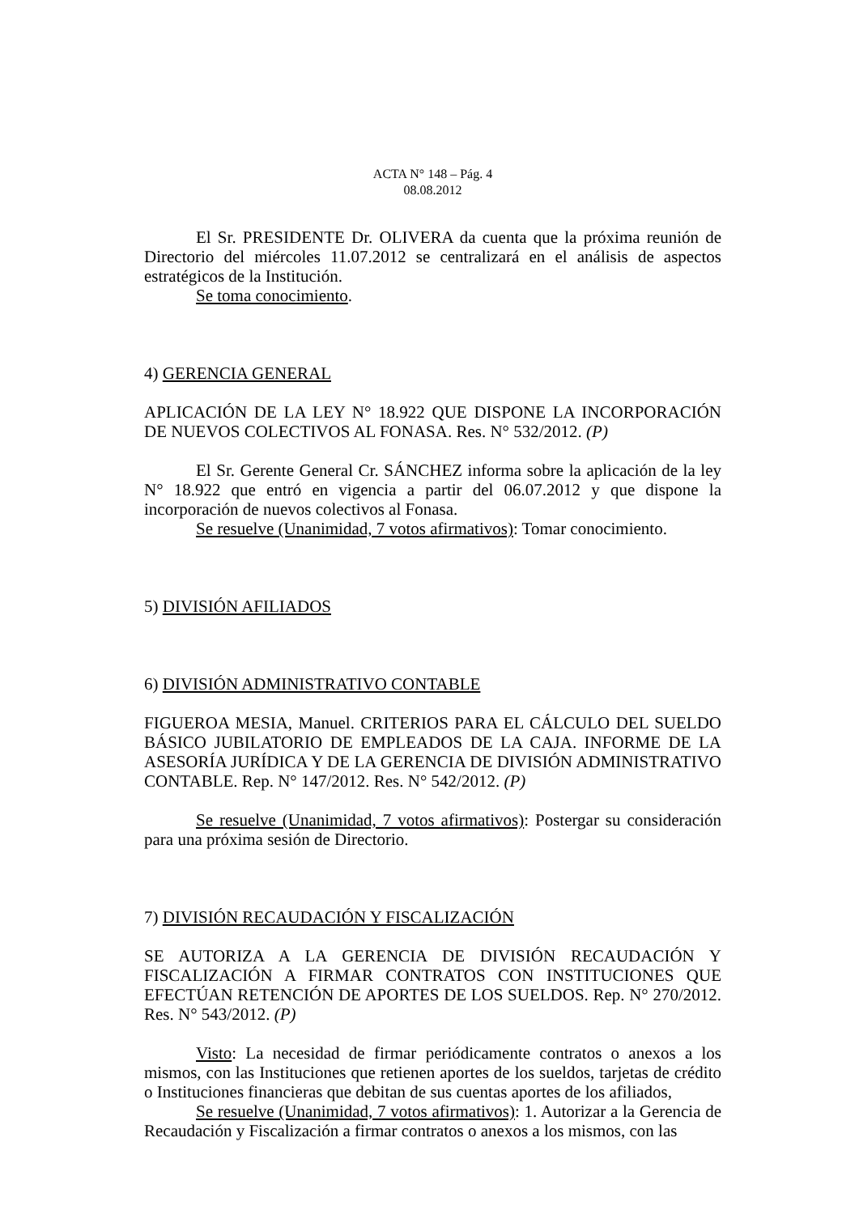ACTA N° 148 – Pág. 4
08.08.2012
El Sr. PRESIDENTE Dr. OLIVERA da cuenta que la próxima reunión de Directorio del miércoles 11.07.2012 se centralizará en el análisis de aspectos estratégicos de la Institución.
Se toma conocimiento.
4) GERENCIA GENERAL
APLICACIÓN DE LA LEY N° 18.922 QUE DISPONE LA INCORPORACIÓN DE NUEVOS COLECTIVOS AL FONASA. Res. N° 532/2012. (P)
El Sr. Gerente General Cr. SÁNCHEZ informa sobre la aplicación de la ley N° 18.922 que entró en vigencia a partir del 06.07.2012 y que dispone la incorporación de nuevos colectivos al Fonasa.
Se resuelve (Unanimidad, 7 votos afirmativos): Tomar conocimiento.
5) DIVISIÓN AFILIADOS
6) DIVISIÓN ADMINISTRATIVO CONTABLE
FIGUEROA MESIA, Manuel. CRITERIOS PARA EL CÁLCULO DEL SUELDO BÁSICO JUBILATORIO DE EMPLEADOS DE LA CAJA. INFORME DE LA ASESORÍA JURÍDICA Y DE LA GERENCIA DE DIVISIÓN ADMINISTRATIVO CONTABLE. Rep. N° 147/2012. Res. N° 542/2012. (P)
Se resuelve (Unanimidad, 7 votos afirmativos): Postergar su consideración para una próxima sesión de Directorio.
7) DIVISIÓN RECAUDACIÓN Y FISCALIZACIÓN
SE AUTORIZA A LA GERENCIA DE DIVISIÓN RECAUDACIÓN Y FISCALIZACIÓN A FIRMAR CONTRATOS CON INSTITUCIONES QUE EFECTÚAN RETENCIÓN DE APORTES DE LOS SUELDOS. Rep. N° 270/2012. Res. N° 543/2012. (P)
Visto: La necesidad de firmar periódicamente contratos o anexos a los mismos, con las Instituciones que retienen aportes de los sueldos, tarjetas de crédito o Instituciones financieras que debitan de sus cuentas aportes de los afiliados,
Se resuelve (Unanimidad, 7 votos afirmativos): 1. Autorizar a la Gerencia de Recaudación y Fiscalización a firmar contratos o anexos a los mismos, con las